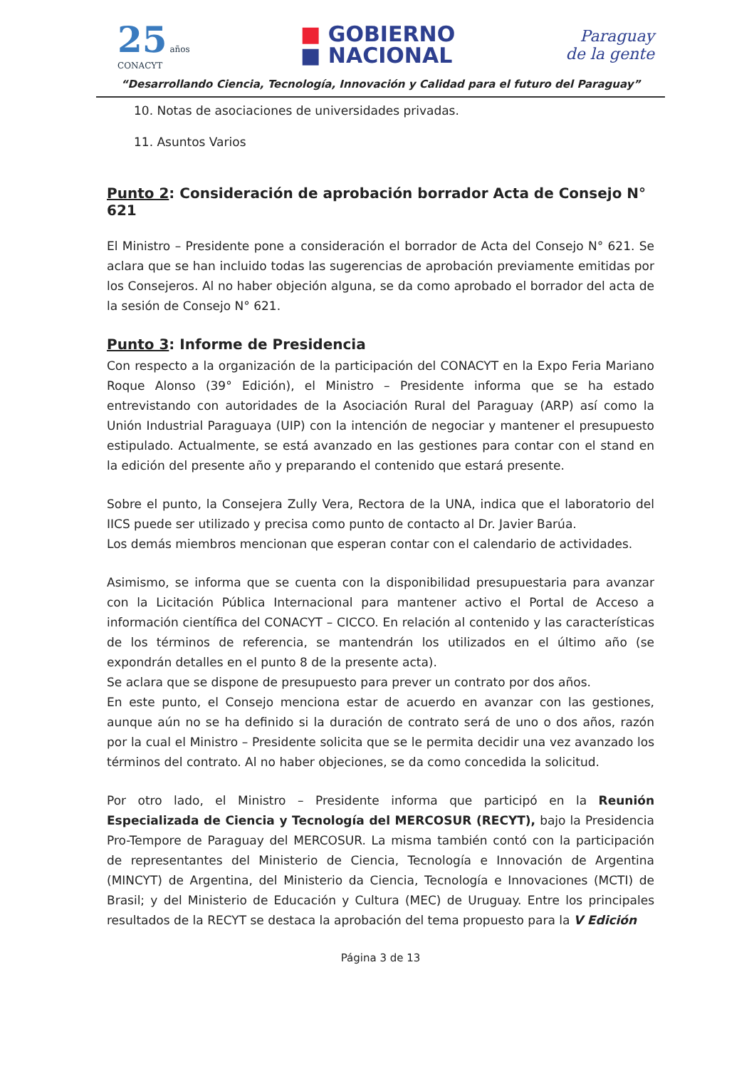25 años
CONACYT
■ GOBIERNO
■ NACIONAL
Paraguay
de la gente
“Desarrollando Ciencia, Tecnología, Innovación y Calidad para el futuro del Paraguay”
10. Notas de asociaciones de universidades privadas.
11. Asuntos Varios
Punto 2: Consideración de aprobación borrador Acta de Consejo N° 621
El Ministro – Presidente pone a consideración el borrador de Acta del Consejo N° 621. Se aclara que se han incluido todas las sugerencias de aprobación previamente emitidas por los Consejeros. Al no haber objeción alguna, se da como aprobado el borrador del acta de la sesión de Consejo N° 621.
Punto 3: Informe de Presidencia
Con respecto a la organización de la participación del CONACYT en la Expo Feria Mariano Roque Alonso (39° Edición), el Ministro – Presidente informa que se ha estado entrevistando con autoridades de la Asociación Rural del Paraguay (ARP) así como la Unión Industrial Paraguaya (UIP) con la intención de negociar y mantener el presupuesto estipulado. Actualmente, se está avanzado en las gestiones para contar con el stand en la edición del presente año y preparando el contenido que estará presente.
Sobre el punto, la Consejera Zully Vera, Rectora de la UNA, indica que el laboratorio del IICS puede ser utilizado y precisa como punto de contacto al Dr. Javier Barúa.
Los demás miembros mencionan que esperan contar con el calendario de actividades.
Asimismo, se informa que se cuenta con la disponibilidad presupuestaria para avanzar con la Licitación Pública Internacional para mantener activo el Portal de Acceso a información científica del CONACYT – CICCO. En relación al contenido y las características de los términos de referencia, se mantendrán los utilizados en el último año (se expondrán detalles en el punto 8 de la presente acta).
Se aclara que se dispone de presupuesto para prever un contrato por dos años.
En este punto, el Consejo menciona estar de acuerdo en avanzar con las gestiones, aunque aún no se ha definido si la duración de contrato será de uno o dos años, razón por la cual el Ministro – Presidente solicita que se le permita decidir una vez avanzado los términos del contrato. Al no haber objeciones, se da como concedida la solicitud.
Por otro lado, el Ministro – Presidente informa que participó en la Reunión Especializada de Ciencia y Tecnología del MERCOSUR (RECYT), bajo la Presidencia Pro-Tempore de Paraguay del MERCOSUR. La misma también contó con la participación de representantes del Ministerio de Ciencia, Tecnología e Innovación de Argentina (MINCYT) de Argentina, del Ministerio da Ciencia, Tecnología e Innovaciones (MCTI) de Brasil; y del Ministerio de Educación y Cultura (MEC) de Uruguay. Entre los principales resultados de la RECYT se destaca la aprobación del tema propuesto para la V Edición
Página 3 de 13